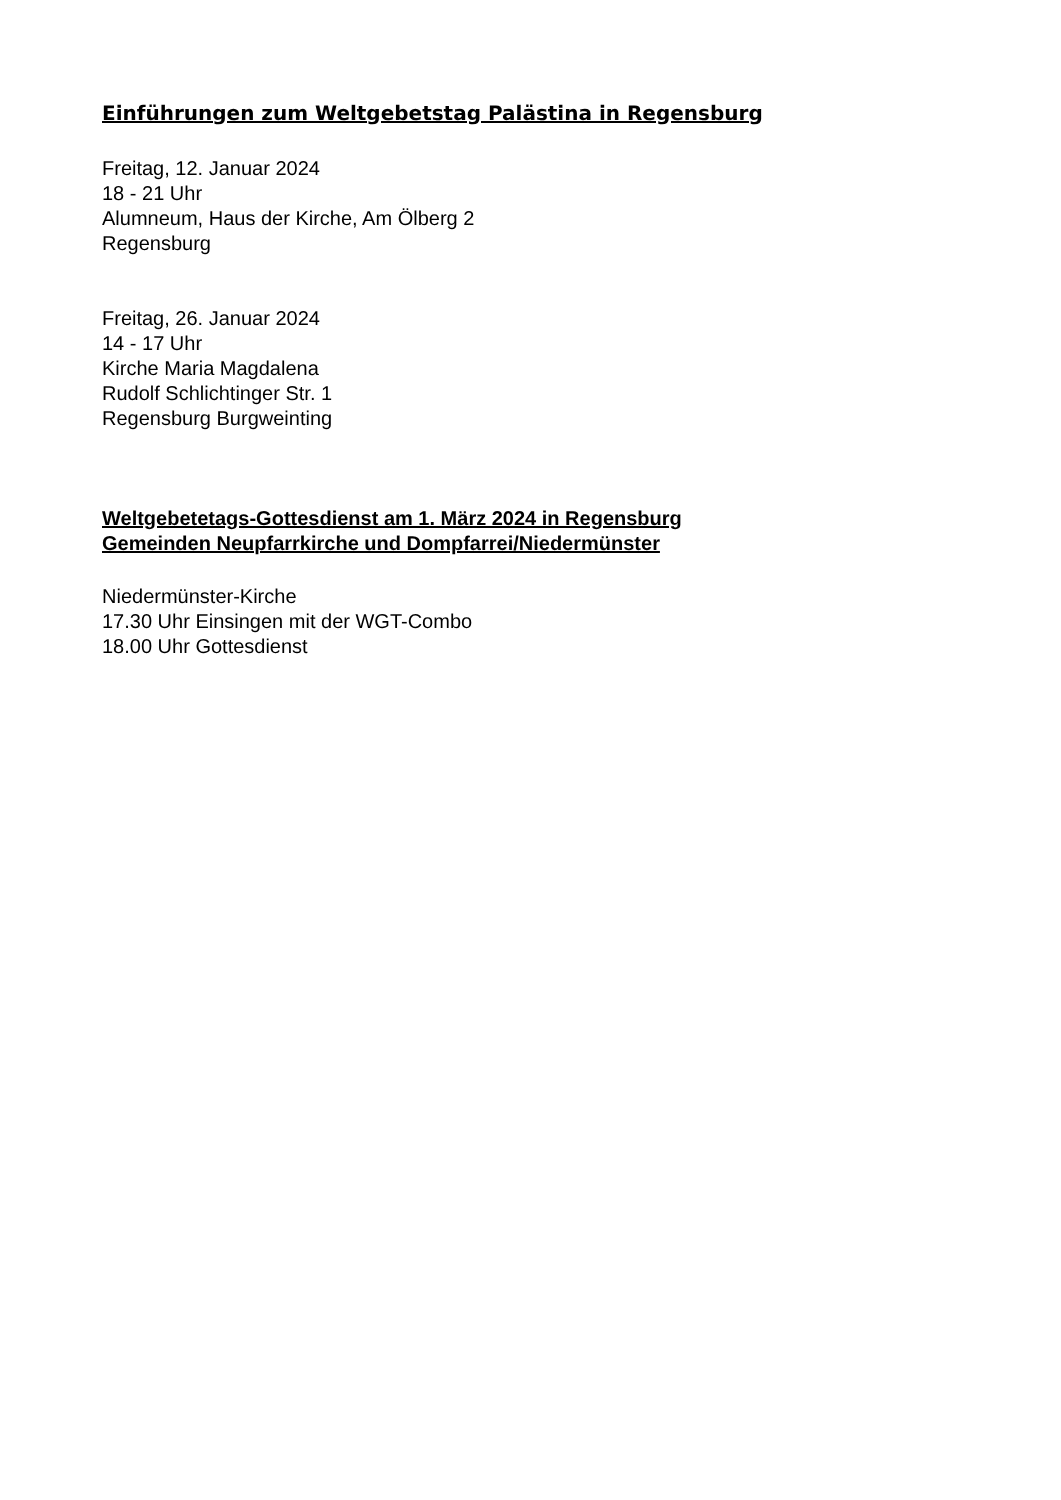Einführungen zum Weltgebetstag Palästina in Regensburg
Freitag, 12. Januar 2024
18 - 21 Uhr
Alumneum, Haus der Kirche, Am Ölberg 2
Regensburg
Freitag, 26. Januar 2024
14 - 17 Uhr
Kirche Maria Magdalena
Rudolf Schlichtinger Str. 1
Regensburg Burgweinting
Weltgebetetags-Gottesdienst am 1. März 2024 in Regensburg
Gemeinden Neupfarrkirche und Dompfarrei/Niedermünster
Niedermünster-Kirche
17.30 Uhr Einsingen mit der WGT-Combo
18.00 Uhr Gottesdienst